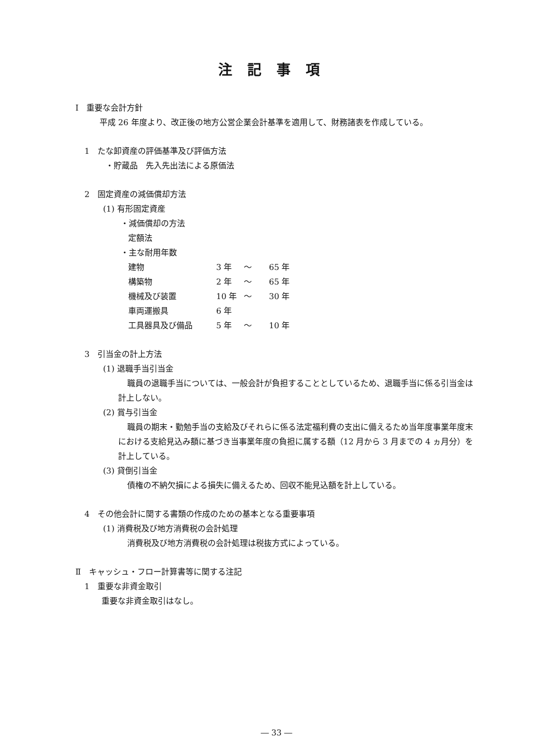注記事項
Ⅰ　重要な会計方針
平成 26 年度より、改正後の地方公営企業会計基準を適用して、財務諸表を作成している。
1　たな卸資産の評価基準及び評価方法
・貯蔵品　先入先出法による原価法
2　固定資産の減価償却方法
(1) 有形固定資産
・減価償却の方法
定額法
・主な耐用年数
| 建物 | 3 年 | ～ | 65 年 |
| 構築物 | 2 年 | ～ | 65 年 |
| 機械及び装置 | 10 年 | ～ | 30 年 |
| 車両運搬具 | 6 年 | | |
| 工具器具及び備品 | 5 年 | ～ | 10 年 |
3　引当金の計上方法
(1) 退職手当引当金
職員の退職手当については、一般会計が負担することとしているため、退職手当に係る引当金は計上しない。
(2) 賞与引当金
職員の期末・勤勉手当の支給及びそれらに係る法定福利費の支出に備えるため当年度事業年度末における支給見込み額に基づき当事業年度の負担に属する額（12 月から 3 月までの 4 ヵ月分）を計上している。
(3) 貸倒引当金
債権の不納欠損による損失に備えるため、回収不能見込額を計上している。
4　その他会計に関する書類の作成のための基本となる重要事項
(1) 消費税及び地方消費税の会計処理
消費税及び地方消費税の会計処理は税抜方式によっている。
Ⅱ　キャッシュ・フロー計算書等に関する注記
1　重要な非資金取引
重要な非資金取引はなし。
― 33 ―